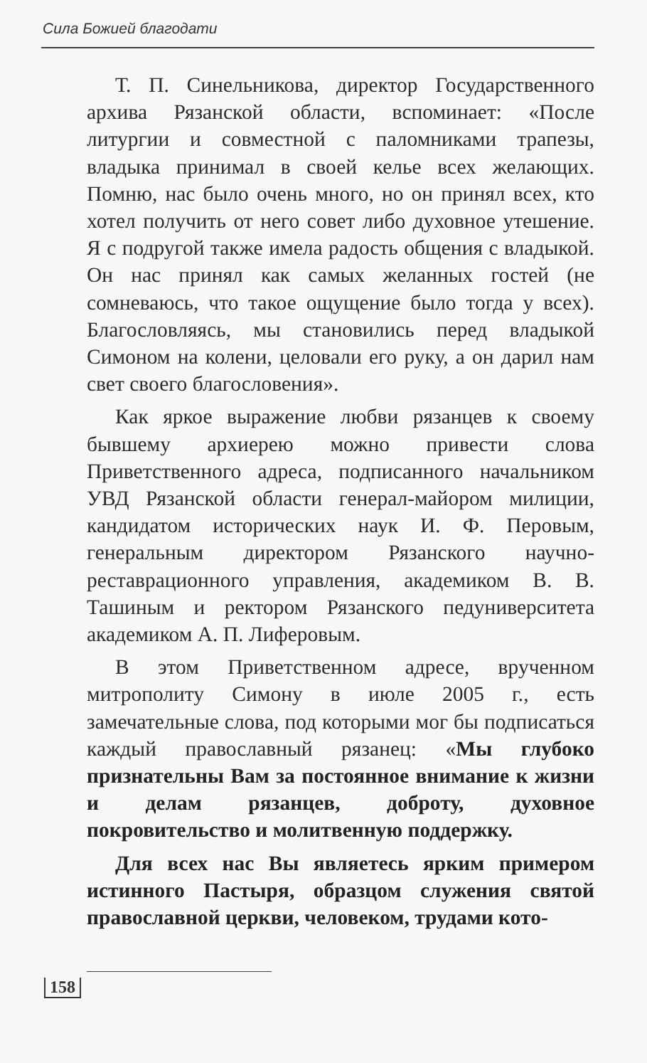Сила Божией благодати
Т. П. Синельникова, директор Государственного архива Рязанской области, вспоминает: «После литургии и совместной с паломниками трапезы, владыка принимал в своей келье всех желающих. Помню, нас было очень много, но он принял всех, кто хотел получить от него совет либо духовное утешение. Я с подругой также имела радость общения с владыкой. Он нас принял как самых желанных гостей (не сомневаюсь, что такое ощущение было тогда у всех). Благословляясь, мы становились перед владыкой Симоном на колени, целовали его руку, а он дарил нам свет своего благословения».
Как яркое выражение любви рязанцев к своему бывшему архиерею можно привести слова Приветственного адреса, подписанного начальником УВД Рязанской области генерал-майором милиции, кандидатом исторических наук И. Ф. Перовым, генеральным директором Рязанского научно-реставрационного управления, академиком В. В. Ташиным и ректором Рязанского педуниверситета академиком А. П. Лиферовым.
В этом Приветственном адресе, врученном митрополиту Симону в июле 2005 г., есть замечательные слова, под которыми мог бы подписаться каждый православный рязанец: «Мы глубоко признательны Вам за постоянное внимание к жизни и делам рязанцев, доброту, духовное покровительство и молитвенную поддержку.
Для всех нас Вы являетесь ярким примером истинного Пастыря, образцом служения святой православной церкви, человеком, трудами кото-
158